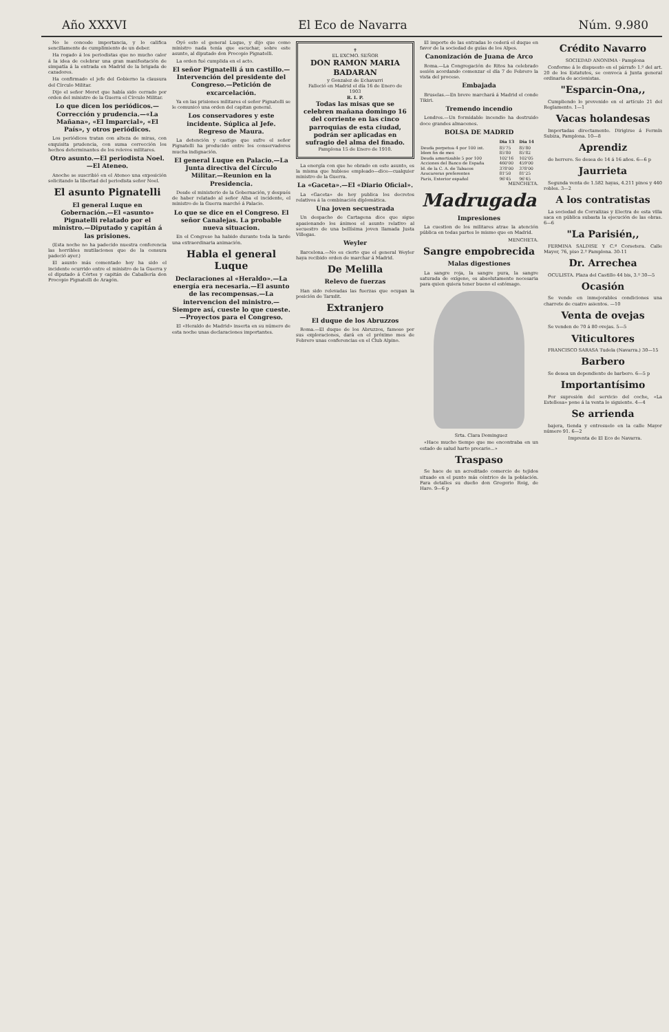Año XXXVI El Eco de Navarra Núm. 9.980
No le concede importancia, y lo califica sencillamente de cumplimiento de un deber.
Ha rogado á los periodistas que no mucho calor á la idea de celebrar una gran manifestación de simpatía á la entrada en Madrid de la brigada de cazadores.
Ha confirmado el jefe del Gobierno la clausura del Círculo Militar.
Dijo el señor Moret que había sido cerrado por orden del ministro de la Guerra el Círculo Militar.
Lo que dicen los periódicos.—Corrección y prudencia.—«La Mañana», «El Imparcial», «El País», y otros periódicos.
Los periódicos tratan con alteza de miras, con exquisita prudencia, con suma corrección los hechos determinantes de los relevos militares.
Otro asunto.—El periodista Noel.—El Ateneo.
Anoche se suscribió en el Ateneo una exposición solicitando la libertad del periodista señor Noel.
El asunto Pignatelli
El general Luque en Gobernación.—El «asunto» Pignatelli relatado por el ministro.—Diputado y capitán á las prisiones.
(Esta noche no ha padecido nuestra conferencia las horribles mutilaciones que de la censura padeció ayer.)
El asunto más comentado hoy ha sido el incidente ocurrido entre el ministro de la Guerra y el diputado á Córtes y capitán de Caballería don Procopio Pignatelli de Aragón.
Oyó esto el general Luque, y dijo que como ministro nada tenía que escuchar, sobre este asunto, al diputado don Procopio Pignatelli.
La orden fué cumplida en el acto.
El señor Pignatelli á un castillo.—Intervención del presidente del Congreso.—Petición de excarcelación.
Ya en las prisiones militares el señor Pignatelli se le comunicó una orden del capitan general.
Los conservadores y este incidente. Súplica al Jefe. Regreso de Maura.
La detención y castigo que sufre el señor Pignatelli ha producido entre los conservadores mucha indignación.
El general Luque en Palacio.—La Junta directiva del Círculo Militar.—Reunion en la Presidencia.
Desde el ministerio de la Gobernación, y después de haber relatado al señor Alba el incidente, el ministro de la Guerra marchó á Palacio.
Lo que se dice en el Congreso. El señor Canalejas. La probable nueva situacion.
En el Congreso ha habido durante toda la tarde una extraordinaria animación.
Habla el general Luque
Declaraciones al «Heraldo».—La energía era necesaria.—El asunto de las recompensas.—La intervencion del ministro.—Siempre así, cueste lo que cueste.—Proyectos para el Congreso.
El «Heraldo de Madrid» inserta en su número de esta noche unas declaraciones importantes.
✝
EL EXCMO. SEÑOR
DON RAMON MARIA BADARAN
y Gonzalez de Echavarri
Falleció en Madrid el día 16 de Enero de 1903
R. I. P.
Todas las misas que se celebren mañana domingo 16 del corriente en las cinco parroquias de esta ciudad, podrán ser aplicadas en sufragio del alma del finado.
Pamplona 15 de Enero de 1910.
La energía con que he obrado en este asunto, es la misma que hubiese empleado—dice—cualquier ministro de la Guerra.
La «Gaceta».—El «Diario Oficial».
La «Gaceta» de hoy publica los decretos relativos á la combinación diplomática.
Una joven secuestrada
Un despacho de Cartagena dice que sigue apasionando los ánimos el asunto relativo al secuestro de una bellísima joven llamada Justa Villegas.
Weyler
Barcelona.—No es cierto que el general Weyler haya recibido orden de marchar á Madrid.
De Melilla
Relevo de fuerzas
Han sido relevadas las fuerzas que ocupan la posición de Tarxdit.
Extranjero
El duque de los Abruzzos
Roma.—El duque de los Abruzzos, famoso por sus exploraciones, dará en el próximo mes de Febrero unas conferencias en el Club Alpino.
El importe de las entradas lo cederá el duque en favor de la sociedad de guías de los Alpes.
Canonización de Juana de Arco
Roma.—La Congregación de Ritos ha celebrado sesión acordando comenzar el día 7 de Febrero la vista del proceso.
Embajada
Bruselas.—En breve marchará á Madrid el conde Tikiri.
Tremendo incendio
Londres.—Un formidable incendio ha destruido doce grandes almacenes.
BOLSA DE MADRID
| | Dia 13 | Dia 14 |
| --- | --- | --- |
| Deuda perpetua 4 por 100 int. | 85'75 | 85'80 |
| Idem fin de mes | 85'80 | 85'82 |
| Deuda amortizable 5 por 100 | 102'16 | 102'05 |
| Acciones del Banco de España | 460'00 | 459'00 |
| Id. de la C. A. de Tabacos | 378'00 | 378'00 |
| Azucareras preferentes | 81'50 | 81'25 |
| París, Exterior español | 96'45 | 96'45 |
MENCHETA.
Madrugada
Impresiones
La cuestion de los militares atrae la atención pública en todas partes lo mismo que en Madrid.
MENCHETA.
Sangre empobrecida
Malas digestiones
La sangre roja, la sangre pura, la sangre saturada de oxígeno, es absolutamente necesaria para quien quiera tener bueno el estómago.
Srta. Clara Dominguez
«Hace mucho tiempo que me encontraba en un estado de salud harto precario...»
Traspaso
Se hace de un acreditado comercio de tejidos situado en el punto más céntrico de la población. Para detalles su dueño don Gregorio Roig, de Haro. 9—6 p
Crédito Navarro
SOCIEDAD ANONIMA · Pamplona
Conforme á lo dispuesto en el párrafo 1.º del art. 20 de los Estatutos, se convoca á Junta general ordinaria de accionistas.
"Esparcin-Ona,,
Cumpliendo lo prevenido en el artículo 21 del Reglamento. 1—1
Vacas holandesas
Importadas directamente. Dirigirse á Fermín Subiza, Pamplona. 10—8
Aprendiz
de herrero. Se desea de 14 á 16 años. 6—6 p
Jaurrieta
Segunda venta de 1.582 hayas, 4.211 pinos y 440 robles. 3—2
A los contratistas
La sociedad de Corralizas y Electra de esta villa saca en pública subasta la ejecución de las obras. 6—6
"La Parisién,,
FERMINA SALDISE Y C.ª Corsetera. Calle Mayor, 76, piso 2.º Pamplona. 30-11
Dr. Arrechea
OCULISTA. Plaza del Castillo 44 bis, 3.º 30—5
Ocasión
Se vende en inmejorables condiciones una charrete de cuatro asientos. —10
Venta de ovejas
Se venden de 70 á 80 ovejas. 5—5
Viticultores
FRANCISCO SARASA Tudela (Navarra.) 30—15
Barbero
Se desea un dependiente de barbero. 6—5 p
Importantísimo
Por supresión del servicio del coche, «La Estellesa» pone á la venta lo siguiente. 4—4
Se arrienda
bajera, tienda y entresuelo en la calle Mayor número 91. 6—2
Imprenta de El Eco de Navarra.